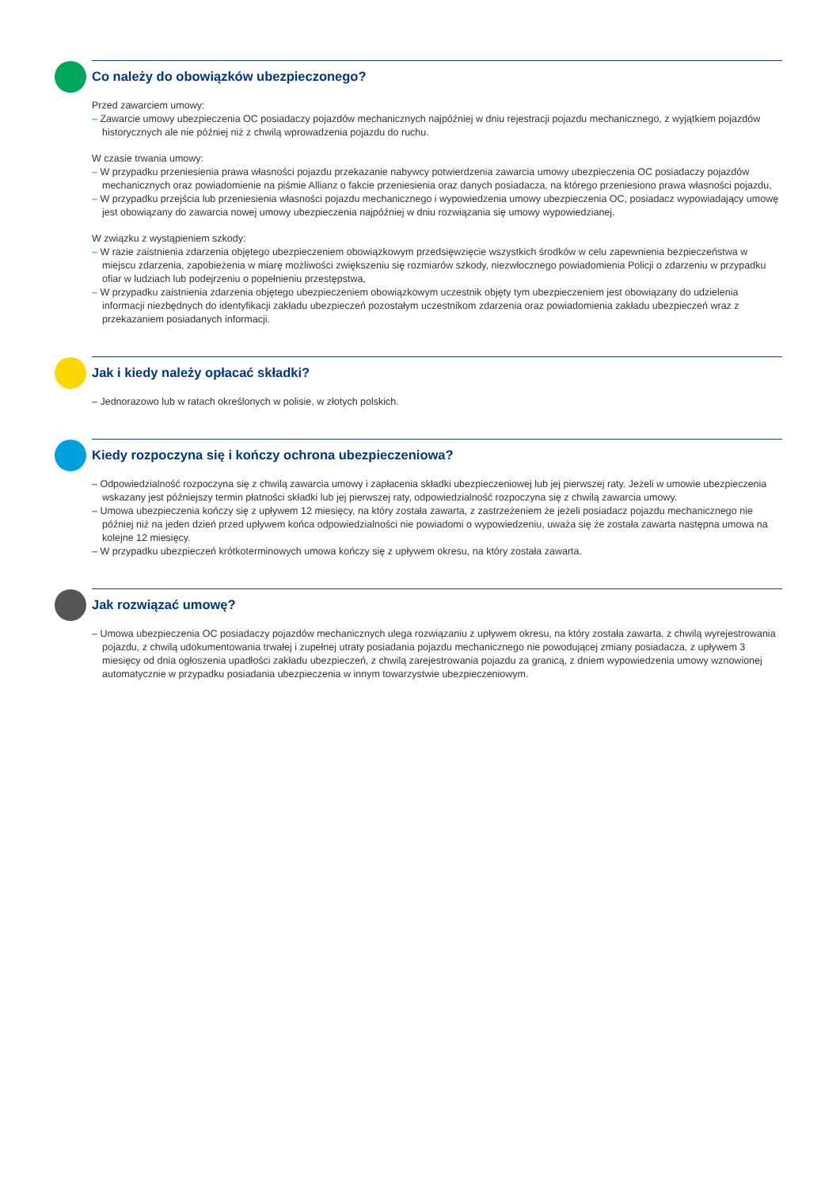Co należy do obowiązków ubezpieczonego?
Przed zawarciem umowy:
– Zawarcie umowy ubezpieczenia OC posiadaczy pojazdów mechanicznych najpóźniej w dniu rejestracji pojazdu mechanicznego, z wyjątkiem pojazdów historycznych ale nie później niż z chwilą wprowadzenia pojazdu do ruchu.
W czasie trwania umowy:
– W przypadku przeniesienia prawa własności pojazdu przekazanie nabywcy potwierdzenia zawarcia umowy ubezpieczenia OC posiadaczy pojazdów mechanicznych oraz powiadomienie na piśmie Allianz o fakcie przeniesienia oraz danych posiadacza, na którego przeniesiono prawa własności pojazdu,
– W przypadku przejścia lub przeniesienia własności pojazdu mechanicznego i wypowiedzenia umowy ubezpieczenia OC, posiadacz wypowiadający umowę jest obowiązany do zawarcia nowej umowy ubezpieczenia najpóźniej w dniu rozwiązania się umowy wypowiedzianej.
W związku z wystąpieniem szkody:
– W razie zaistnienia zdarzenia objętego ubezpieczeniem obowiązkowym przedsięwzięcie wszystkich środków w celu zapewnienia bezpieczeństwa w miejscu zdarzenia, zapobieżenia w miarę możliwości zwiększeniu się rozmiarów szkody, niezwłocznego powiadomienia Policji o zdarzeniu w przypadku ofiar w ludziach lub podejrzeniu o popełnieniu przestępstwa,
– W przypadku zaistnienia zdarzenia objętego ubezpieczeniem obowiązkowym uczestnik objęty tym ubezpieczeniem jest obowiązany do udzielenia informacji niezbędnych do identyfikacji zakładu ubezpieczeń pozostałym uczestnikom zdarzenia oraz powiadomienia zakładu ubezpieczeń wraz z przekazaniem posiadanych informacji.
Jak i kiedy należy opłacać składki?
– Jednorazowo lub w ratach określonych w polisie, w złotych polskich.
Kiedy rozpoczyna się i kończy ochrona ubezpieczeniowa?
– Odpowiedzialność rozpoczyna się z chwilą zawarcia umowy i zapłacenia składki ubezpieczeniowej lub jej pierwszej raty. Jeżeli w umowie ubezpieczenia wskazany jest późniejszy termin płatności składki lub jej pierwszej raty, odpowiedzialność rozpoczyna się z chwilą zawarcia umowy.
– Umowa ubezpieczenia kończy się z upływem 12 miesięcy, na który została zawarta, z zastrzeżeniem że jeżeli posiadacz pojazdu mechanicznego nie później niż na jeden dzień przed upływem końca odpowiedzialności nie powiadomi o wypowiedzeniu, uważa się że została zawarta następna umowa na kolejne 12 miesięcy.
– W przypadku ubezpieczeń krótkoterminowych umowa kończy się z upływem okresu, na który została zawarta.
Jak rozwiązać umowę?
– Umowa ubezpieczenia OC posiadaczy pojazdów mechanicznych ulega rozwiązaniu z upływem okresu, na który została zawarta, z chwilą wyrejestrowania pojazdu, z chwilą udokumentowania trwałej i zupełnej utraty posiadania pojazdu mechanicznego nie powodującej zmiany posiadacza, z upływem 3 miesięcy od dnia ogłoszenia upadłości zakładu ubezpieczeń, z chwilą zarejestrowania pojazdu za granicą, z dniem wypowiedzenia umowy wznowionej automatycznie w przypadku posiadania ubezpieczenia w innym towarzystwie ubezpieczeniowym.